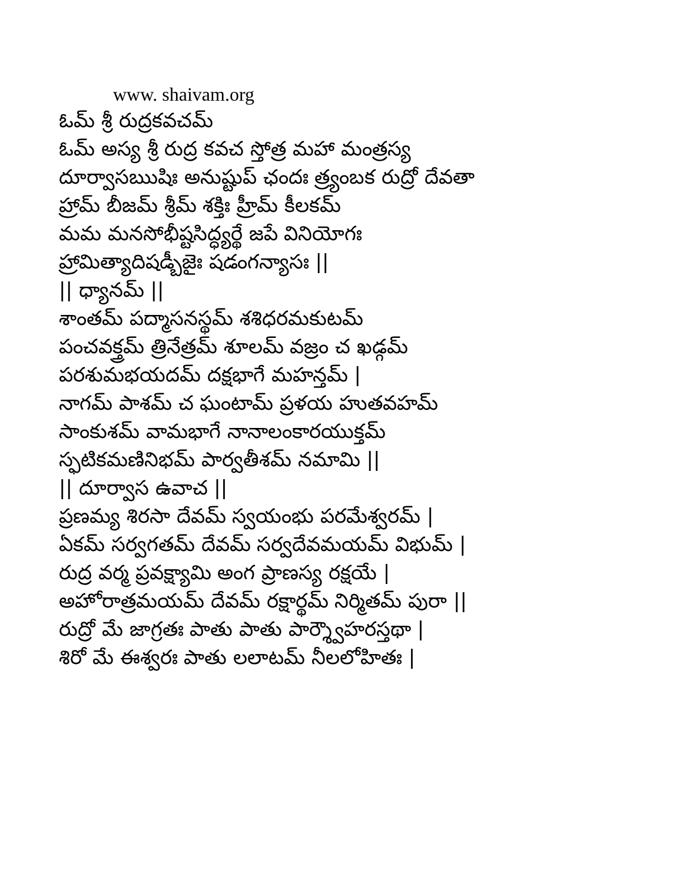www. shaivam.org
ఓమ్ శ్రీ రుద్రకవచమ్
ఓమ్ అస్య శ్రీ రుద్ర కవచ స్తోత్ర మహా మంత్రస్య
దూర్వాసఋషిః అనుష్టుప్ ఛందః త్ర్యంబక రుద్రో దేవతా
హ్రామ్ బీజమ్ శ్రీమ్ శక్తిః హ్రీమ్ కీలకమ్
మమ మనసోభీష్టసిద్ధ్యర్థే జపే వినియోగః
హ్రామిత్యాదిషడ్బీజైః షడంగన్యాసః ||
|| ధ్యానమ్ ||
శాంతమ్ పద్మాసనస్థమ్ శశిధరమకుటమ్
పంచవక్త్రమ్ త్రినేత్రమ్ శూలమ్ వజ్రం చ ఖడ్గమ్
పరశుమభయదమ్ దక్షభాగే మహన్తమ్ |
నాగమ్ పాశమ్ చ ఘంటామ్ ప్రళయ హుతవహమ్
సాంకుశమ్ వామభాగే నానాలంకారయుక్తమ్
స్ఫటికమణినిభమ్ పార్వతీశమ్ నమామి ||
|| దూర్వాస ఉవాచ ||
ప్రణమ్య శిరసా దేవమ్ స్వయంభు పరమేశ్వరమ్ |
ఏకమ్ సర్వగతమ్ దేవమ్ సర్వదేవమయమ్ విభుమ్ |
రుద్ర వర్మ ప్రవక్ష్యామి అంగ ప్రాణస్య రక్షయే |
అహోరాత్రమయమ్ దేవమ్ రక్షార్థమ్ నిర్మితమ్ పురా ||
రుద్రో మే జాగ్రతః పాతు పాతు పార్శ్వౌహరస్తథా |
శిరో మే ఈశ్వరః పాతు లలాటమ్ నీలలోహితః |